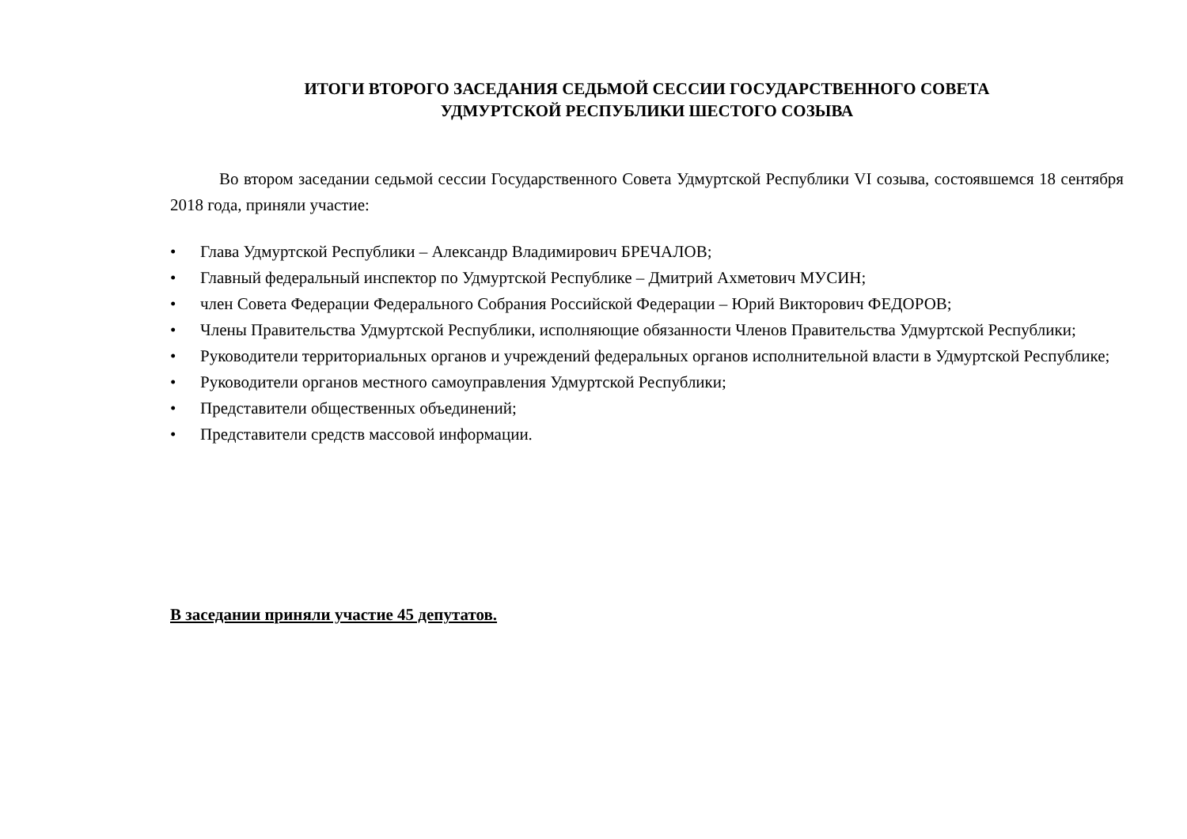ИТОГИ ВТОРОГО ЗАСЕДАНИЯ СЕДЬМОЙ СЕССИИ ГОСУДАРСТВЕННОГО СОВЕТА
УДМУРТСКОЙ РЕСПУБЛИКИ ШЕСТОГО СОЗЫВА
Во втором заседании седьмой сессии Государственного Совета Удмуртской Республики VI созыва, состоявшемся 18 сентября 2018 года, приняли участие:
• Глава Удмуртской Республики – Александр Владимирович БРЕЧАЛОВ;
• Главный федеральный инспектор по Удмуртской Республике – Дмитрий Ахметович МУСИН;
• член Совета Федерации Федерального Собрания Российской Федерации – Юрий Викторович ФЕДОРОВ;
• Члены Правительства Удмуртской Республики, исполняющие обязанности Членов Правительства Удмуртской Республики;
• Руководители территориальных органов и учреждений федеральных органов исполнительной власти в Удмуртской Республике;
• Руководители органов местного самоуправления Удмуртской Республики;
• Представители общественных объединений;
• Представители средств массовой информации.
В заседании приняли участие 45 депутатов.